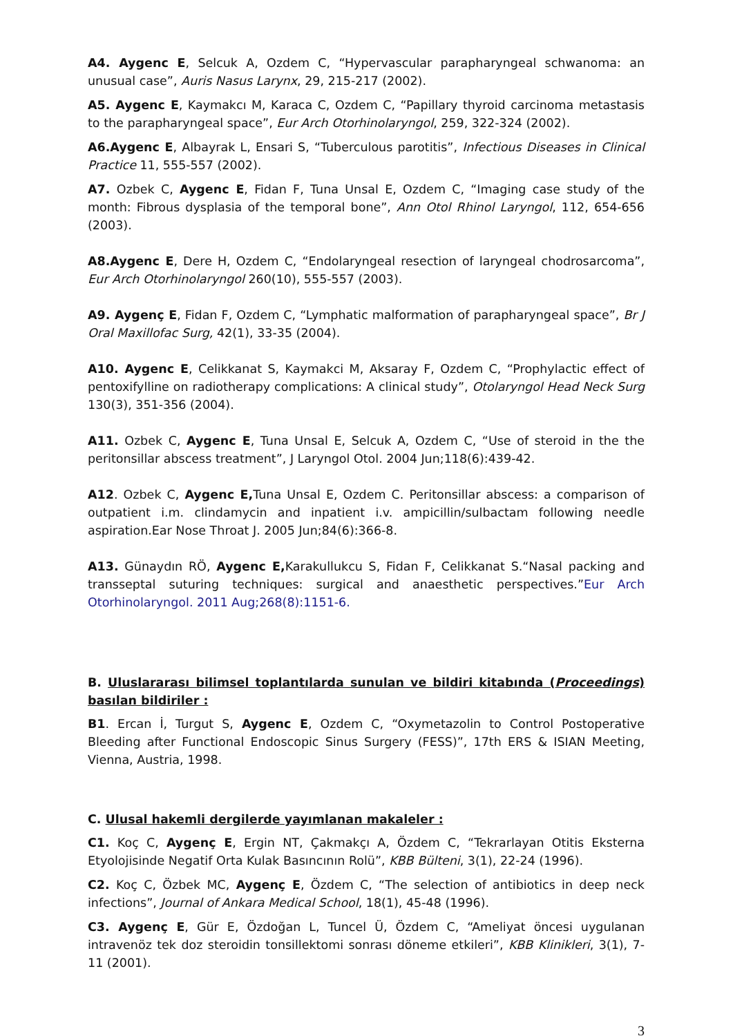A4. Aygenc E, Selcuk A, Ozdem C, “Hypervascular parapharyngeal schwanoma: an unusual case”, Auris Nasus Larynx, 29, 215-217 (2002).
A5. Aygenc E, Kaymakcı M, Karaca C, Ozdem C, “Papillary thyroid carcinoma metastasis to the parapharyngeal space”, Eur Arch Otorhinolaryngol, 259, 322-324 (2002).
A6.Aygenc E, Albayrak L, Ensari S, “Tuberculous parotitis”, Infectious Diseases in Clinical Practice 11, 555-557 (2002).
A7. Ozbek C, Aygenc E, Fidan F, Tuna Unsal E, Ozdem C, “Imaging case study of the month: Fibrous dysplasia of the temporal bone”, Ann Otol Rhinol Laryngol, 112, 654-656 (2003).
A8.Aygenc E, Dere H, Ozdem C, “Endolaryngeal resection of laryngeal chodrosarcoma”, Eur Arch Otorhinolaryngol 260(10), 555-557 (2003).
A9. Aygenç E, Fidan F, Ozdem C, “Lymphatic malformation of parapharyngeal space”, Br J Oral Maxillofac Surg, 42(1), 33-35 (2004).
A10. Aygenc E, Celikkanat S, Kaymakci M, Aksaray F, Ozdem C, “Prophylactic effect of pentoxifylline on radiotherapy complications: A clinical study”, Otolaryngol Head Neck Surg 130(3), 351-356 (2004).
A11. Ozbek C, Aygenc E, Tuna Unsal E, Selcuk A, Ozdem C, “Use of steroid in the the peritonsillar abscess treatment”, J Laryngol Otol. 2004 Jun;118(6):439-42.
A12. Ozbek C, Aygenc E, Tuna Unsal E, Ozdem C. Peritonsillar abscess: a comparison of outpatient i.m. clindamycin and inpatient i.v. ampicillin/sulbactam following needle aspiration.Ear Nose Throat J. 2005 Jun;84(6):366-8.
A13. Günaydın RÖ, Aygenc E, Karakullukcu S, Fidan F, Celikkanat S.“Nasal packing and transseptal suturing techniques: surgical and anaesthetic perspectives.”Eur Arch Otorhinolaryngol. 2011 Aug;268(8):1151-6.
B. Uluslararası bilimsel toplantılarda sunulan ve bildiri kitabında (Proceedings) basılan bildiriler :
B1. Ercan İ, Turgut S, Aygenc E, Ozdem C, “Oxymetazolin to Control Postoperative Bleeding after Functional Endoscopic Sinus Surgery (FESS)”, 17th ERS & ISIAN Meeting, Vienna, Austria, 1998.
C. Ulusal hakemli dergilerde yayımlanan makaleler :
C1. Koç C, Aygenç E, Ergin NT, Çakmakçı A, Özdem C, “Tekrarlayan Otitis Eksterna Etyolojisinde Negatif Orta Kulak Basıncının Rolü”, KBB Bülteni, 3(1), 22-24 (1996).
C2. Koç C, Özbek MC, Aygenç E, Özdem C, “The selection of antibiotics in deep neck infections”, Journal of Ankara Medical School, 18(1), 45-48 (1996).
C3. Aygenç E, Gür E, Özdoğan L, Tuncel Ü, Özdem C, “Ameliyat öncesi uygulanan intravenöz tek doz steroidin tonsillektomi sonrası döneme etkileri”, KBB Klinikleri, 3(1), 7-11 (2001).
3